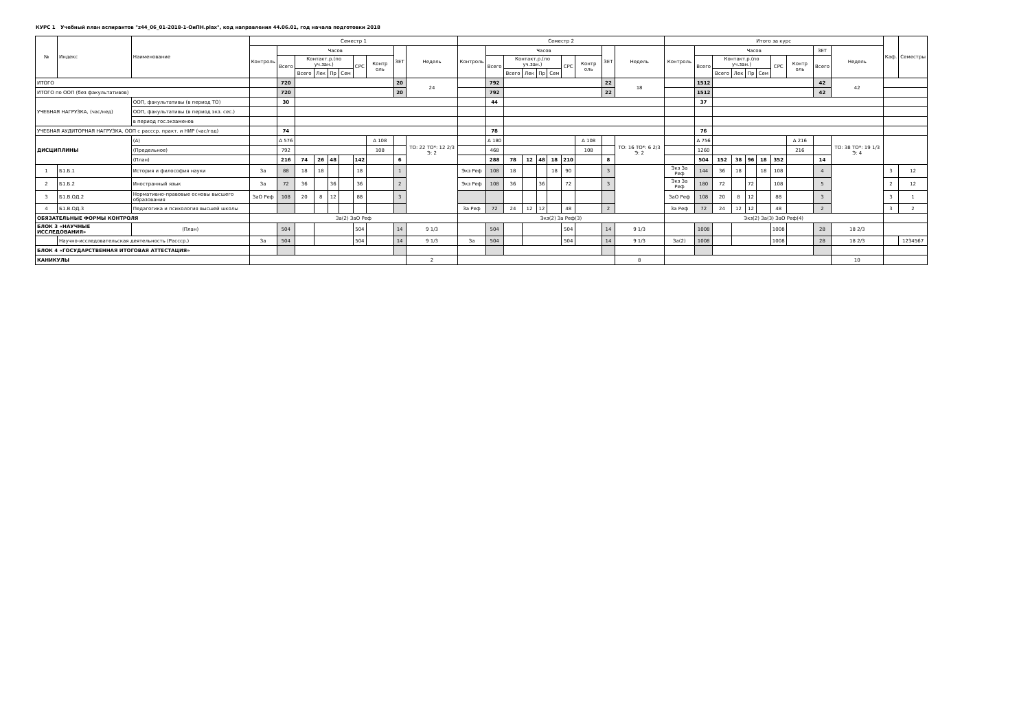КУРС 1 Учебный план аспирантов "z44_06_01-2018-1-ОиПН.plax", код направления 44.06.01, год начала подготовки 2018
| № | Индекс | Наименование | Семестр 1 | | | | | | | | | | Семестр 2 | | | | | | | | | | Итого за курс | | | | | | | | | | Каф. | Семестры |
| --- | --- | --- | --- | --- | --- | --- | --- | --- | --- | --- | --- | --- | --- | --- | --- | --- | --- | --- | --- | --- | --- | --- | --- | --- | --- | --- | --- | --- | --- | --- | --- | --- | --- | --- |
| | | | Контроль | Часов | | | | | | | ЗЕТ | Недель | Контроль | Часов | | | | | | | ЗЕТ | Недель | Контроль | Часов | | | | | | | ЗЕТ | Недель | | |
| | | | | Всего | Контакт.р.(по уч.зан.) | | | | СРС | Контр оль | | | | Всего | Контакт.р.(по уч.зан.) | | | | СРС | Контр оль | | | | Всего | Контакт.р.(по уч.зан.) | | | | СРС | Контр оль | Всего | | | |
| | | | | | Всего | Лек | Пр | Сем | | | | | | | Всего | Лек | Пр | Сем | | | | | | | Всего | Лек | Пр | Сем | | | | | | |
| ИТОГО | | | | 720 | | | | | | | 20 | 24 | | 792 | | | | | | | 22 | 18 | | 1512 | | | | | | | 42 | 42 | | |
| ИТОГО по ООП (без факультативов) | | | | 720 | | | | | | | 20 | | | 792 | | | | | | | 22 | | | 1512 | | | | | | | 42 | | | |
| УЧЕБНАЯ НАГРУЗКА, (час/нед) | | ООП, факультативы (в период ТО) | | 30 | | | | | | | | | | 44 | | | | | | | | | | 37 | | | | | | | | | | |
| | | ООП, факультативы (в период экз. сес.) | | | | | | | | | | | | | | | | | | | | | | | | | | | | | | | | |
| | | в период гос.экзаменов | | | | | | | | | | | | | | | | | | | | | | | | | | | | | | | | |
| УЧЕБНАЯ АУДИТОРНАЯ НАГРУЗКА, ООП с рассср. практ. и НИР (час/год) | | | | 74 | | | | | | | | | | 78 | | | | | | | | | | 76 | | | | | | | | | | |
| ДИСЦИПЛИНЫ | | (А) | | Δ 576 | | | | | | Δ 108 | | ТО: 22 ТО*: 12 2/3 Э: 2 | | Δ 180 | | | | | | Δ 108 | | ТО: 16 ТО*: 6 2/3 Э: 2 | | Δ 756 | | | | | | Δ 216 | | ТО: 38 ТО*: 19 1/3 Э: 4 | | |
| | | (Предельное) | | 792 | | | | | | 108 | | | | 468 | | | | | | 108 | | | | 1260 | | | | | | 216 | | | | |
| | | (План) | | 216 | 74 | 26 | 48 | | 142 | | 6 | | | 288 | 78 | 12 | 48 | 18 | 210 | | 8 | | | 504 | 152 | 38 | 96 | 18 | 352 | | 14 | | | |
| 1 | Б1.Б.1 | История и философия науки | За | 88 | 18 | 18 | | | 18 | | 1 | | Экз Реф | 108 | 18 | | | 18 | 90 | | 3 | | Экз За Реф | 144 | 36 | 18 | | 18 | 108 | | 4 | | 3 | 12 |
| 2 | Б1.Б.2 | Иностранный язык | За | 72 | 36 | | 36 | | 36 | | 2 | | Экз Реф | 108 | 36 | | 36 | | 72 | | 3 | | Экз За Реф | 180 | 72 | | 72 | | 108 | | 5 | | 2 | 12 |
| 3 | Б1.В.ОД.2 | Нормативно-правовые основы высшего образования | ЗаО Реф | 108 | 20 | 8 | 12 | | 88 | | 3 | | | | | | | | | | | | ЗаО Реф | 108 | 20 | 8 | 12 | | 88 | | 3 | | 3 | 1 |
| 4 | Б1.В.ОД.3 | Педагогика и психология высшей школы | | | | | | | | | | | За Реф | 72 | 24 | 12 | 12 | | 48 | | 2 | | За Реф | 72 | 24 | 12 | 12 | | 48 | | 2 | | 3 | 2 |
| ОБЯЗАТЕЛЬНЫЕ ФОРМЫ КОНТРОЛЯ | | | За(2) ЗаО Реф | | | | | | | | | | Экз(2) За Реф(3) | | | | | | | | | | Экз(2) За(3) ЗаО Реф(4) | | | | | | | | | | | |
| БЛОК 3 «НАУЧНЫЕ ИССЛЕДОВАНИЯ» | | (План) | | 504 | | | | | 504 | | 14 | 9 1/3 | | 504 | | | | | 504 | | 14 | 9 1/3 | | 1008 | | | | | 1008 | | 28 | 18 2/3 | | |
| | Научно-исследовательская деятельность (Рассср.) | | За | 504 | | | | | 504 | | 14 | 9 1/3 | За | 504 | | | | | 504 | | 14 | 9 1/3 | За(2) | 1008 | | | | | 1008 | | 28 | 18 2/3 | | 1234567 |
| БЛОК 4 «ГОСУДАРСТВЕННАЯ ИТОГОВАЯ АТТЕСТАЦИЯ» | | | | | | | | | | | | | | | | | | | | | | | | | | | | | | | | | | |
| КАНИКУЛЫ | | | | | | | | | | | | 2 | | | | | | | | | | 8 | | | | | | | | | | 10 | | |